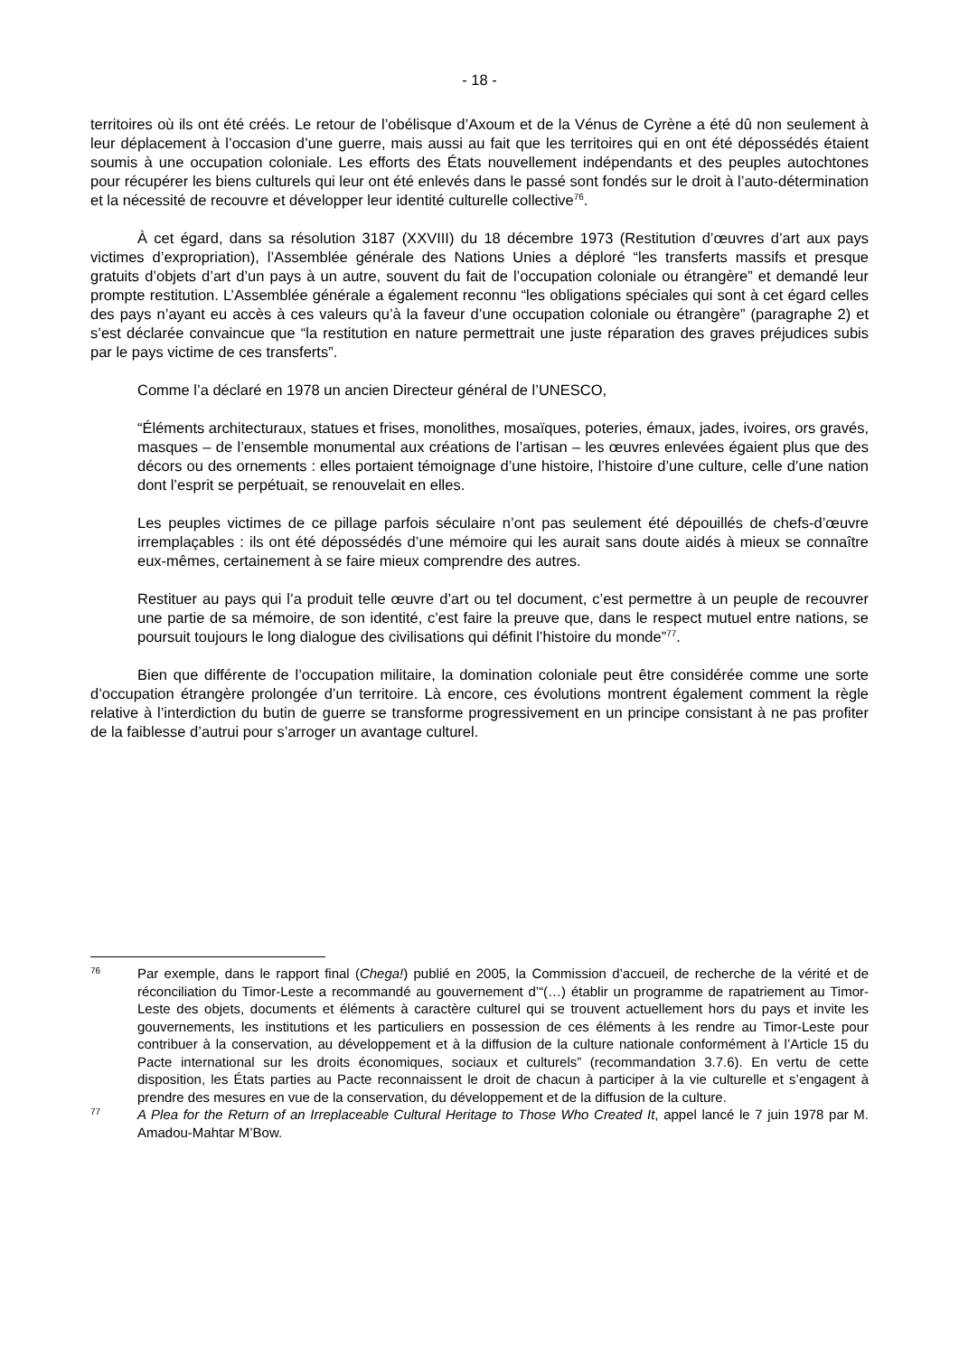- 18 -
territoires où ils ont été créés. Le retour de l’obélisque d’Axoum et de la Vénus de Cyrène a été dû non seulement à leur déplacement à l’occasion d’une guerre, mais aussi au fait que les territoires qui en ont été dépossédés étaient soumis à une occupation coloniale. Les efforts des États nouvellement indépendants et des peuples autochtones pour récupérer les biens culturels qui leur ont été enlevés dans le passé sont fondés sur le droit à l’auto-détermination et la nécessité de recouvre et développer leur identité culturelle collective<sup>76</sup>.
À cet égard, dans sa résolution 3187 (XXVIII) du 18 décembre 1973 (Restitution d’œuvres d’art aux pays victimes d’expropriation), l’Assemblée générale des Nations Unies a déploré “les transferts massifs et presque gratuits d’objets d’art d’un pays à un autre, souvent du fait de l’occupation coloniale ou étrangère” et demandé leur prompte restitution. L’Assemblée générale a également reconnu “les obligations spéciales qui sont à cet égard celles des pays n’ayant eu accès à ces valeurs qu’à la faveur d’une occupation coloniale ou étrangère” (paragraphe 2) et s’est déclarée convaincue que “la restitution en nature permettrait une juste réparation des graves préjudices subis par le pays victime de ces transferts”.
Comme l’a déclaré en 1978 un ancien Directeur général de l’UNESCO,
“Éléments architecturaux, statues et frises, monolithes, mosaïques, poteries, émaux, jades, ivoires, ors gravés, masques – de l’ensemble monumental aux créations de l’artisan – les œuvres enlevées égaient plus que des décors ou des ornements : elles portaient témoignage d’une histoire, l’histoire d’une culture, celle d’une nation dont l’esprit se perpétuait, se renouvelait en elles.
Les peuples victimes de ce pillage parfois séculaire n’ont pas seulement été dépouillés de chefs-d’œuvre irremplaçables : ils ont été dépossédés d’une mémoire qui les aurait sans doute aidés à mieux se connaître eux-mêmes, certainement à se faire mieux comprendre des autres.
Restituer au pays qui l’a produit telle œuvre d’art ou tel document, c’est permettre à un peuple de recouvrer une partie de sa mémoire, de son identité, c’est faire la preuve que, dans le respect mutuel entre nations, se poursuit toujours le long dialogue des civilisations qui définit l’histoire du monde”<sup>77</sup>.
Bien que différente de l’occupation militaire, la domination coloniale peut être considérée comme une sorte d’occupation étrangère prolongée d’un territoire. Là encore, ces évolutions montrent également comment la règle relative à l’interdiction du butin de guerre se transforme progressivement en un principe consistant à ne pas profiter de la faiblesse d’autrui pour s’arroger un avantage culturel.
76 Par exemple, dans le rapport final (Chega!) publié en 2005, la Commission d’accueil, de recherche de la vérité et de réconciliation du Timor-Leste a recommandé au gouvernement d’“(…) établir un programme de rapatriement au Timor-Leste des objets, documents et éléments à caractère culturel qui se trouvent actuellement hors du pays et invite les gouvernements, les institutions et les particuliers en possession de ces éléments à les rendre au Timor-Leste pour contribuer à la conservation, au développement et à la diffusion de la culture nationale conformément à l’Article 15 du Pacte international sur les droits économiques, sociaux et culturels” (recommandation 3.7.6). En vertu de cette disposition, les États parties au Pacte reconnaissent le droit de chacun à participer à la vie culturelle et s’engagent à prendre des mesures en vue de la conservation, du développement et de la diffusion de la culture.
77 A Plea for the Return of an Irreplaceable Cultural Heritage to Those Who Created It, appel lancé le 7 juin 1978 par M. Amadou-Mahtar M’Bow.